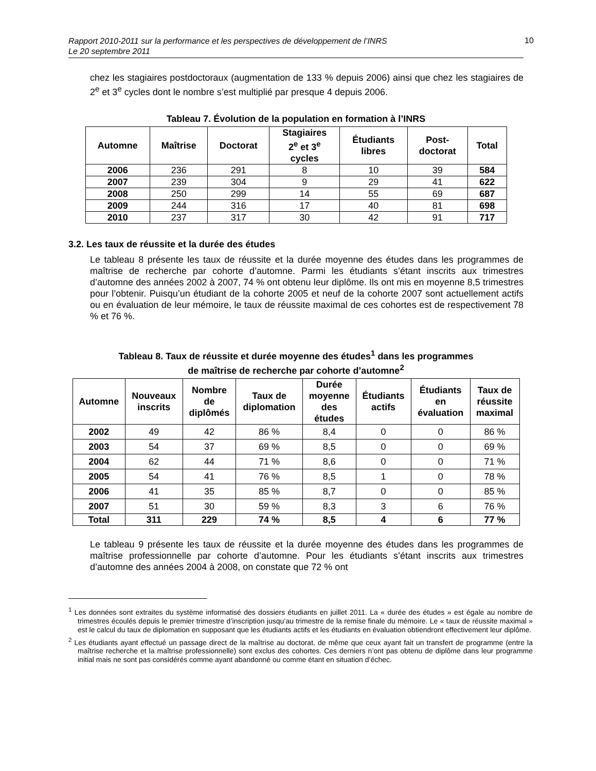Rapport 2010-2011 sur la performance et les perspectives de développement de l’INRS
Le 20 septembre 2011
10
chez les stagiaires postdoctoraux (augmentation de 133 % depuis 2006) ainsi que chez les stagiaires de 2<sup>e</sup> et 3<sup>e</sup> cycles dont le nombre s’est multiplié par presque 4 depuis 2006.
Tableau 7. Évolution de la population en formation à l’INRS
| Automne | Maîtrise | Doctorat | Stagiaires 2<sup>e</sup> et 3<sup>e</sup> cycles | Étudiants libres | Post- doctorat | Total |
| --- | --- | --- | --- | --- | --- | --- |
| 2006 | 236 | 291 | 8 | 10 | 39 | 584 |
| 2007 | 239 | 304 | 9 | 29 | 41 | 622 |
| 2008 | 250 | 299 | 14 | 55 | 69 | 687 |
| 2009 | 244 | 316 | 17 | 40 | 81 | 698 |
| 2010 | 237 | 317 | 30 | 42 | 91 | 717 |
3.2. Les taux de réussite et la durée des études
Le tableau 8 présente les taux de réussite et la durée moyenne des études dans les programmes de maîtrise de recherche par cohorte d’automne. Parmi les étudiants s’étant inscrits aux trimestres d’automne des années 2002 à 2007, 74 % ont obtenu leur diplôme. Ils ont mis en moyenne 8,5 trimestres pour l’obtenir. Puisqu’un étudiant de la cohorte 2005 et neuf de la cohorte 2007 sont actuellement actifs ou en évaluation de leur mémoire, le taux de réussite maximal de ces cohortes est de respectivement 78 % et 76 %.
Tableau 8. Taux de réussite et durée moyenne des études<sup>1</sup> dans les programmes
de maîtrise de recherche par cohorte d’automne<sup>2</sup>
| Automne | Nouveaux inscrits | Nombre de diplômés | Taux de diplomation | Durée moyenne des études | Étudiants actifs | Étudiants en évaluation | Taux de réussite maximal |
| --- | --- | --- | --- | --- | --- | --- | --- |
| 2002 | 49 | 42 | 86 % | 8,4 | 0 | 0 | 86 % |
| 2003 | 54 | 37 | 69 % | 8,5 | 0 | 0 | 69 % |
| 2004 | 62 | 44 | 71 % | 8,6 | 0 | 0 | 71 % |
| 2005 | 54 | 41 | 76 % | 8,5 | 1 | 0 | 78 % |
| 2006 | 41 | 35 | 85 % | 8,7 | 0 | 0 | 85 % |
| 2007 | 51 | 30 | 59 % | 8,3 | 3 | 6 | 76 % |
| Total | 311 | 229 | 74 % | 8,5 | 4 | 6 | 77 % |
Le tableau 9 présente les taux de réussite et la durée moyenne des études dans les programmes de maîtrise professionnelle par cohorte d’automne. Pour les étudiants s’étant inscrits aux trimestres d’automne des années 2004 à 2008, on constate que 72 % ont
<sup>1</sup> Les données sont extraites du système informatisé des dossiers étudiants en juillet 2011. La « durée des études » est égale au nombre de trimestres écoulés depuis le premier trimestre d’inscription jusqu’au trimestre de la remise finale du mémoire. Le « taux de réussite maximal » est le calcul du taux de diplomation en supposant que les étudiants actifs et les étudiants en évaluation obtiendront effectivement leur diplôme.
<sup>2</sup> Les étudiants ayant effectué un passage direct de la maîtrise au doctorat, de même que ceux ayant fait un transfert de programme (entre la maîtrise recherche et la maîtrise professionnelle) sont exclus des cohortes. Ces derniers n’ont pas obtenu de diplôme dans leur programme initial mais ne sont pas considérés comme ayant abandonné ou comme étant en situation d’échec.